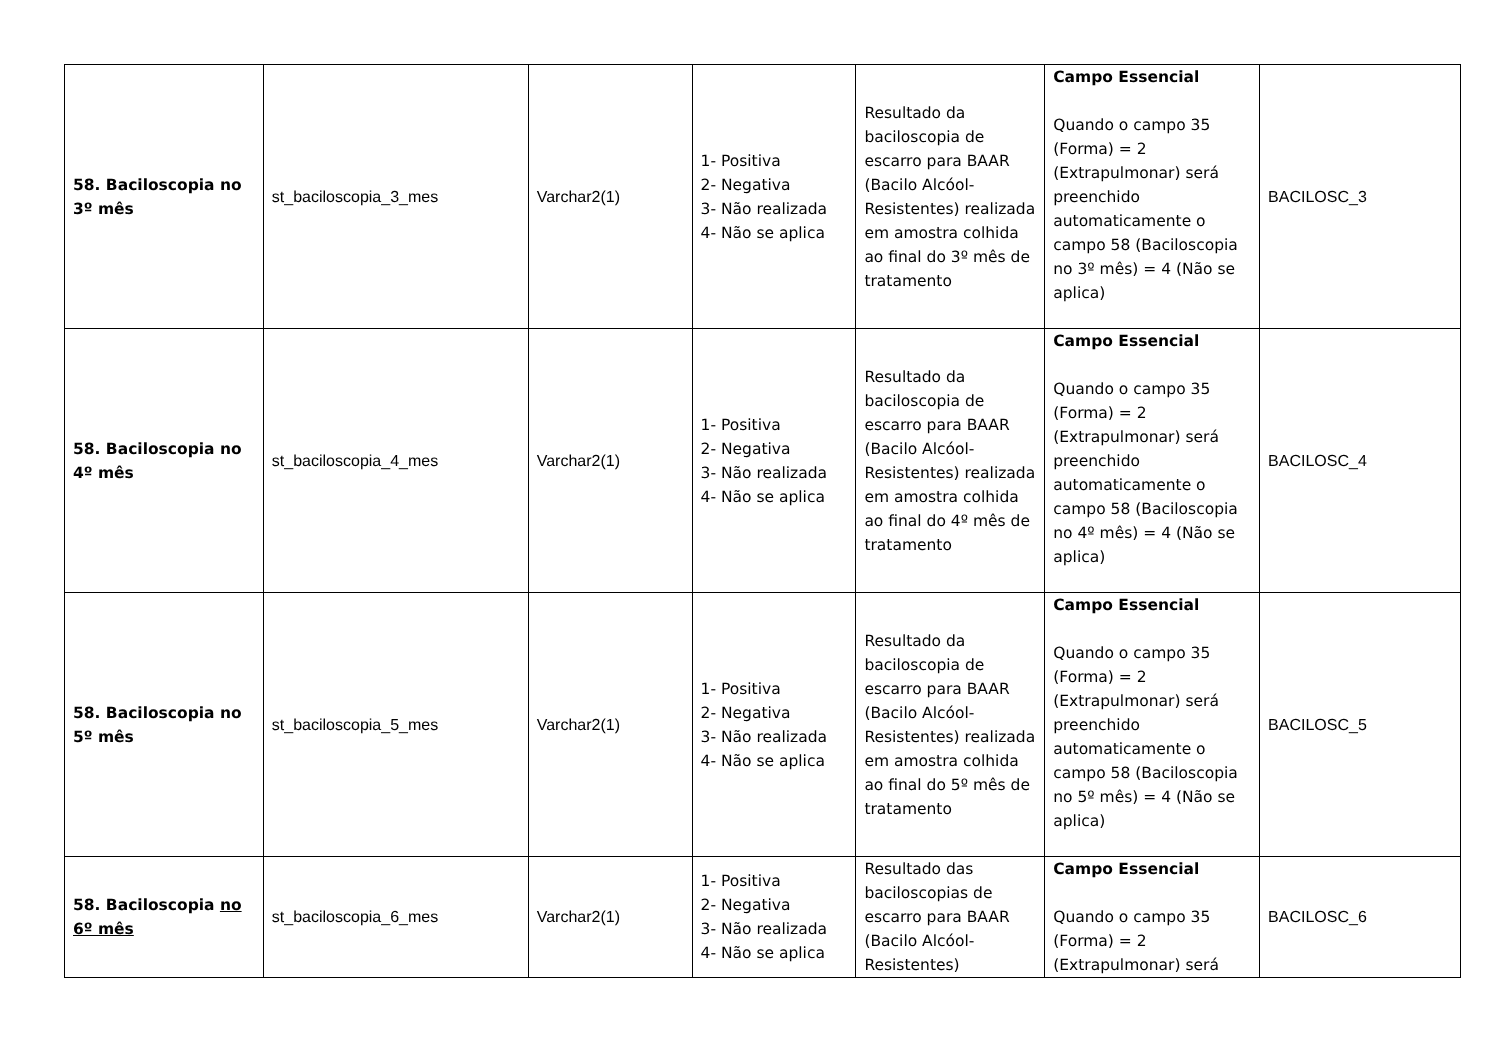| 58. Baciloscopia no 3º mês | st_baciloscopia_3_mes | Varchar2(1) | 1- Positiva 2- Negativa 3- Não realizada 4- Não se aplica | Resultado da baciloscopia de escarro para BAAR (Bacilo Alcóol-Resistentes) realizada em amostra colhida ao final do 3º mês de tratamento | Campo Essencial Quando o campo 35 (Forma) = 2 (Extrapulmonar) será preenchido automaticamente o campo 58 (Baciloscopia no 3º mês) = 4 (Não se aplica) | BACILOSC_3 |
| 58. Baciloscopia no 4º mês | st_baciloscopia_4_mes | Varchar2(1) | 1- Positiva 2- Negativa 3- Não realizada 4- Não se aplica | Resultado da baciloscopia de escarro para BAAR (Bacilo Alcóol-Resistentes) realizada em amostra colhida ao final do 4º mês de tratamento | Campo Essencial Quando o campo 35 (Forma) = 2 (Extrapulmonar) será preenchido automaticamente o campo 58 (Baciloscopia no 4º mês) = 4 (Não se aplica) | BACILOSC_4 |
| 58. Baciloscopia no 5º mês | st_baciloscopia_5_mes | Varchar2(1) | 1- Positiva 2- Negativa 3- Não realizada 4- Não se aplica | Resultado da baciloscopia de escarro para BAAR (Bacilo Alcóol-Resistentes) realizada em amostra colhida ao final do 5º mês de tratamento | Campo Essencial Quando o campo 35 (Forma) = 2 (Extrapulmonar) será preenchido automaticamente o campo 58 (Baciloscopia no 5º mês) = 4 (Não se aplica) | BACILOSC_5 |
| 58. Baciloscopia no 6º mês | st_baciloscopia_6_mes | Varchar2(1) | 1- Positiva 2- Negativa 3- Não realizada 4- Não se aplica | Resultado das baciloscopias de escarro para BAAR (Bacilo Alcóol-Resistentes) | Campo Essencial Quando o campo 35 (Forma) = 2 (Extrapulmonar) será | BACILOSC_6 |